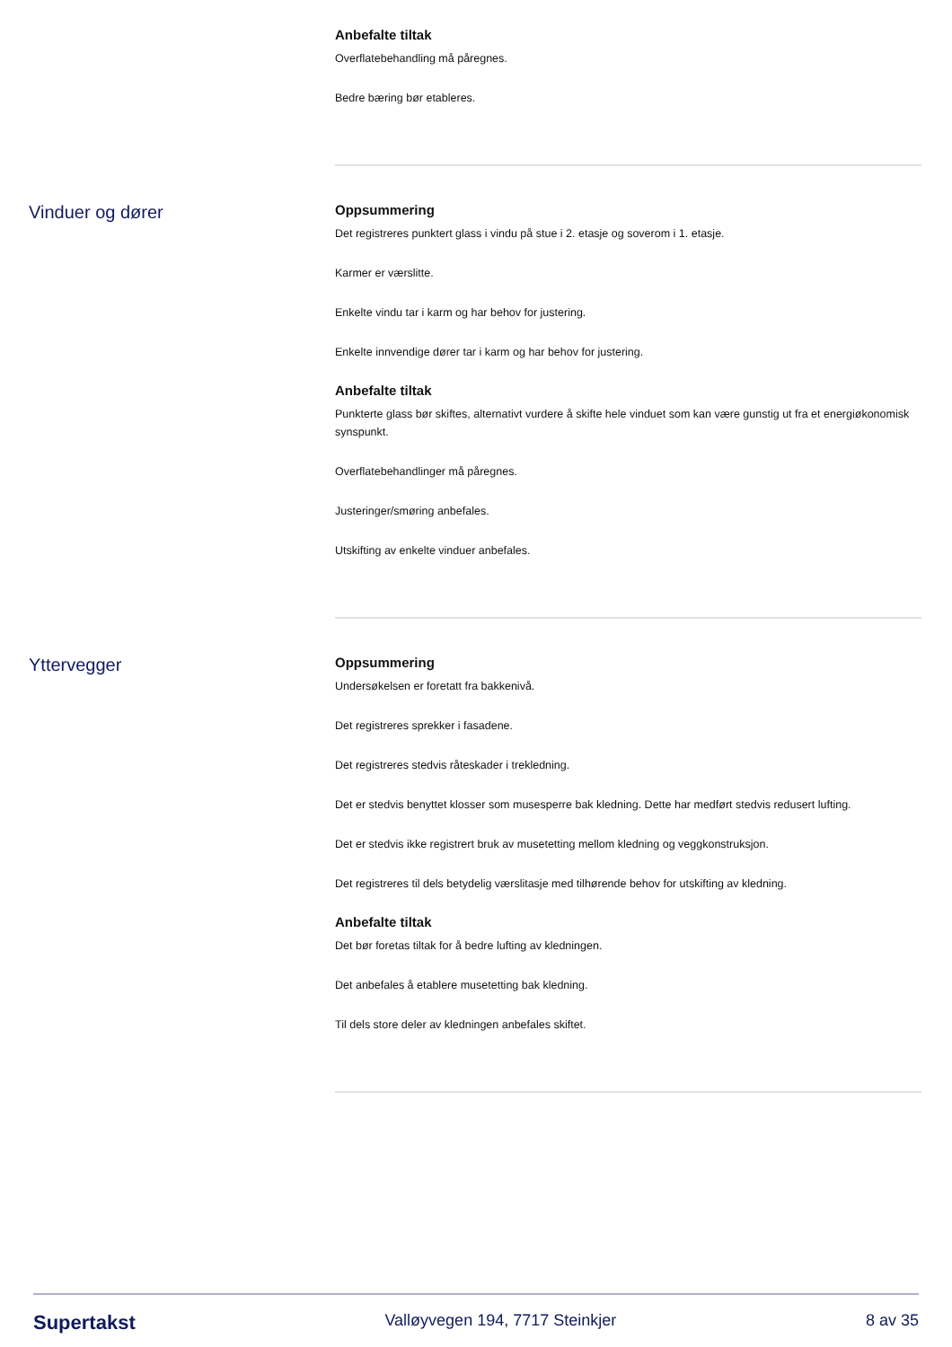Anbefalte tiltak
Overflatebehandling må påregnes.
Bedre bæring bør etableres.
Vinduer og dører
Oppsummering
Det registreres punktert glass i vindu på stue i 2. etasje og soverom i 1. etasje.
Karmer er værslitte.
Enkelte vindu tar i karm og har behov for justering.
Enkelte innvendige dører tar i karm og har behov for justering.
Anbefalte tiltak
Punkterte glass bør skiftes, alternativt vurdere å skifte hele vinduet som kan være gunstig ut fra et energiøkonomisk synspunkt.
Overflatebehandlinger må påregnes.
Justeringer/smøring anbefales.
Utskifting av enkelte vinduer anbefales.
Yttervegger
Oppsummering
Undersøkelsen er foretatt fra bakkenivå.
Det registreres sprekker i fasadene.
Det registreres stedvis råteskader i trekledning.
Det er stedvis benyttet klosser som musesperre bak kledning. Dette har medført stedvis redusert lufting.
Det er stedvis ikke registrert bruk av musetetting mellom kledning og veggkonstruksjon.
Det registreres til dels betydelig værslitasje med tilhørende behov for utskifting av kledning.
Anbefalte tiltak
Det bør foretas tiltak for å bedre lufting av kledningen.
Det anbefales å etablere musetetting bak kledning.
Til dels store deler av kledningen anbefales skiftet.
Supertakst Valløyvegen 194, 7717 Steinkjer 8 av 35